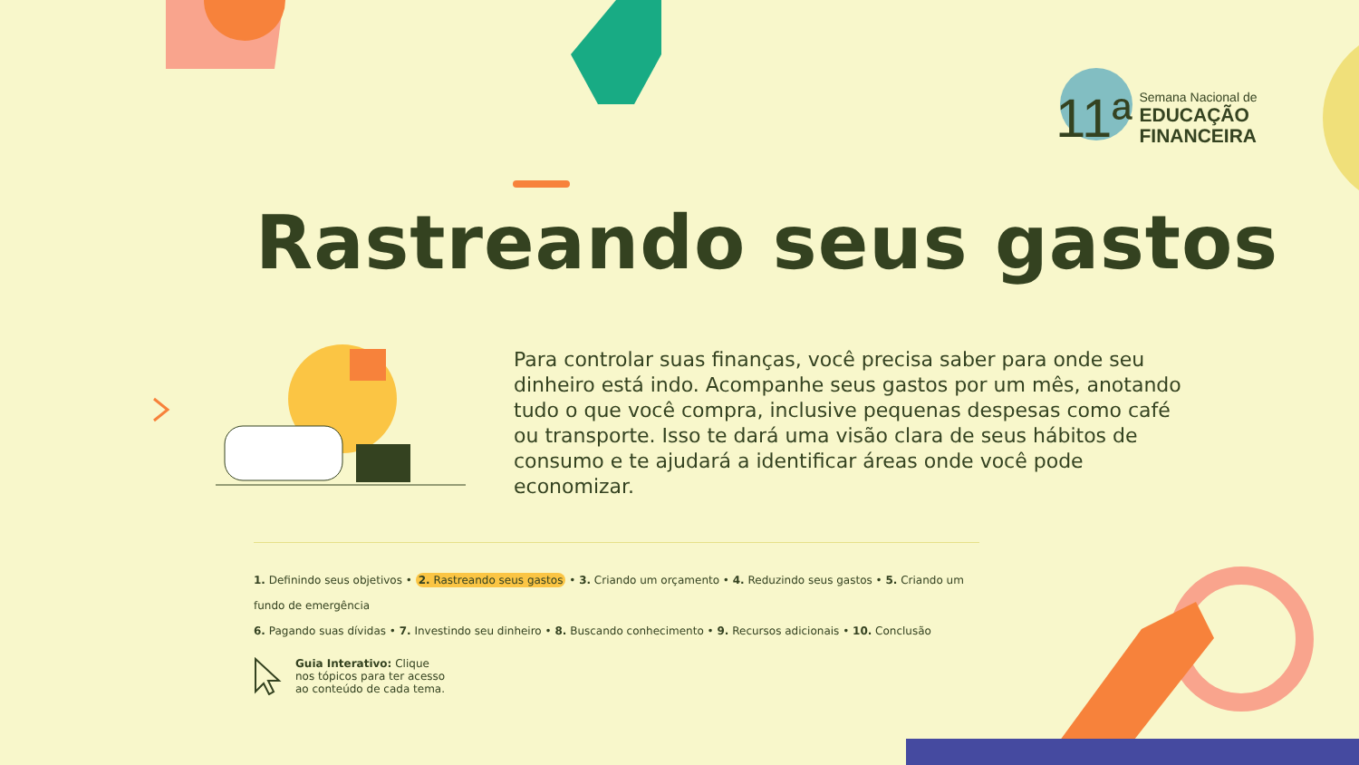11ª
Semana Nacional de
EDUCAÇÃO
FINANCEIRA
Rastreando seus gastos
Para controlar suas finanças, você precisa saber para onde seu dinheiro está indo. Acompanhe seus gastos por um mês, anotando tudo o que você compra, inclusive pequenas despesas como café ou transporte. Isso te dará uma visão clara de seus hábitos de consumo e te ajudará a identificar áreas onde você pode economizar.
1. Definindo seus objetivos • 2. Rastreando seus gastos • 3. Criando um orçamento • 4. Reduzindo seus gastos • 5. Criando um fundo de emergência
6. Pagando suas dívidas • 7. Investindo seu dinheiro • 8. Buscando conhecimento • 9. Recursos adicionais • 10. Conclusão
Guia Interativo: Clique
nos tópicos para ter acesso
ao conteúdo de cada tema.